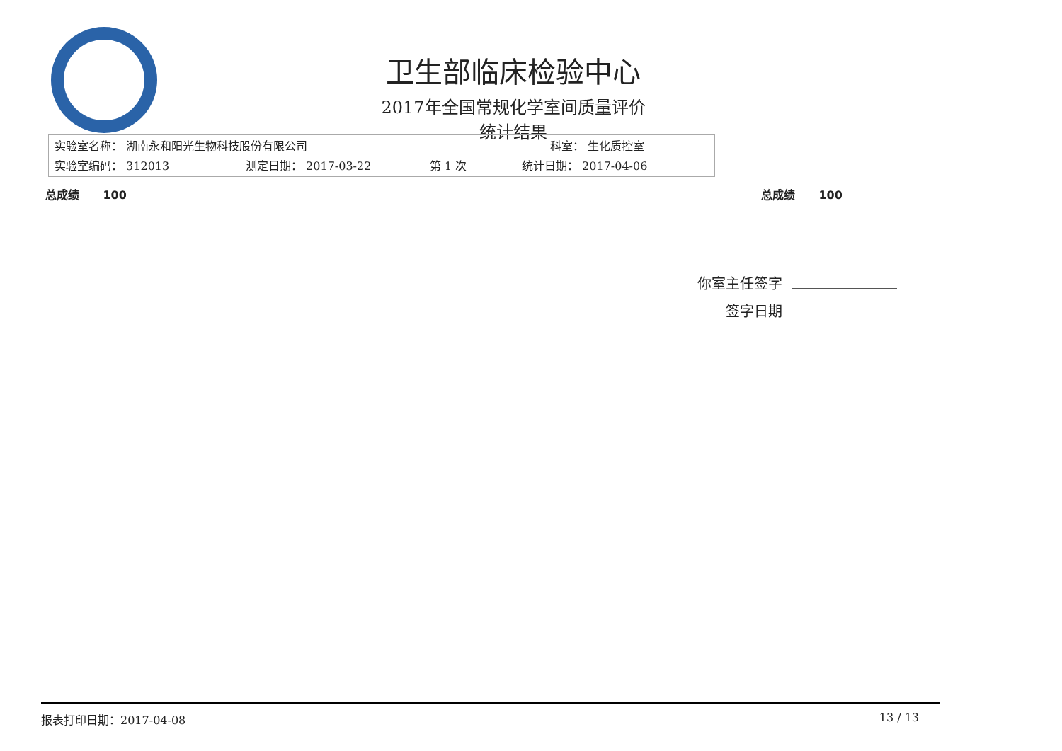卫生部临床检验中心
2017年全国常规化学室间质量评价
统计结果
实验室名称： 湖南永和阳光生物科技股份有限公司 科室： 生化质控室
实验室编码： 312013 测定日期： 2017-03-22 第 1 次 统计日期： 2017-04-06
总成绩 100 总成绩 100
你室主任签字
签字日期
报表打印日期：2017-04-08 13 / 13